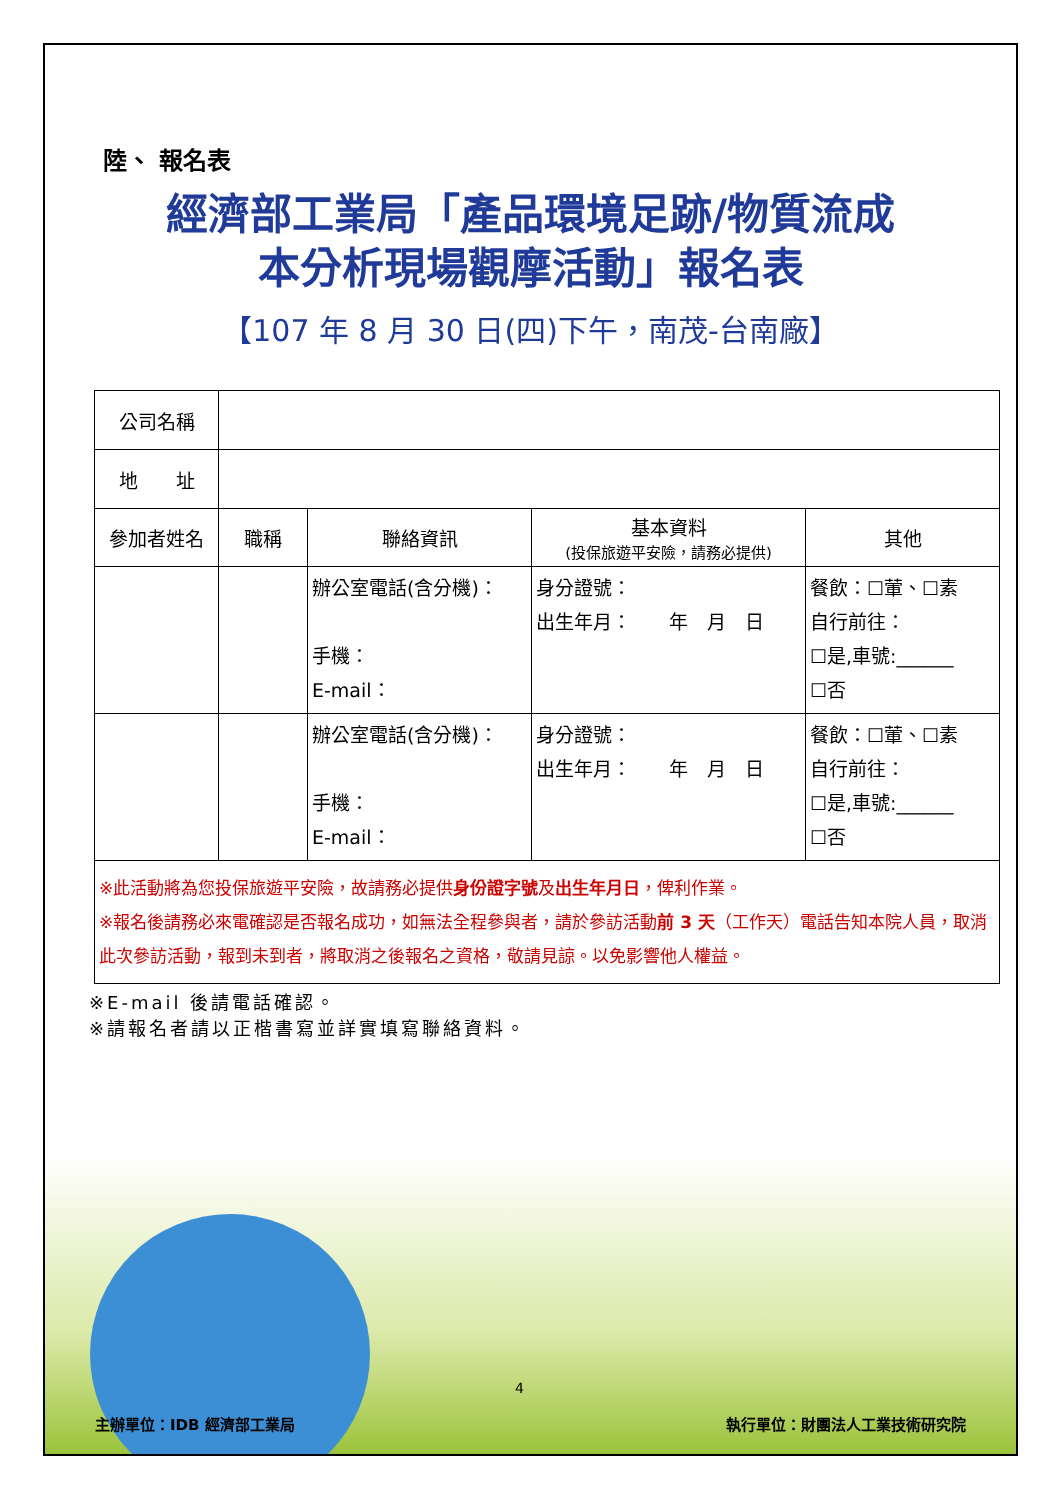陸、 報名表
經濟部工業局「產品環境足跡/物質流成
本分析現場觀摩活動」報名表
【107 年 8 月 30 日(四)下午，南茂-台南廠】
| 公司名稱 | | | | |
| 地 址 | | | | |
| 參加者姓名 | 職稱 | 聯絡資訊 | 基本資料 (投保旅遊平安險，請務必提供) | 其他 |
| | | 辦公室電話(含分機)： 手機： E-mail： | 身分證號： 出生年月： 年 月 日 | 餐飲：☐葷、☐素 自行前往： ☐是,車號:______ ☐否 |
| | | 辦公室電話(含分機)： 手機： E-mail： | 身分證號： 出生年月： 年 月 日 | 餐飲：☐葷、☐素 自行前往： ☐是,車號:______ ☐否 |
| ※此活動將為您投保旅遊平安險，故請務必提供 身份證字號 及 出生年月日 ，俾利作業。 ※報名後請務必來電確認是否報名成功，如無法全程參與者，請於參訪活動 前 3 天 （工作天）電話告知本院人員，取消此次參訪活動，報到未到者，將取消之後報名之資格，敬請見諒。以免影響他人權益。 | | | | |
※E-mail 後請電話確認。
※請報名者請以正楷書寫並詳實填寫聯絡資料。
4
主辦單位：IDB 經濟部工業局 執行單位：財團法人工業技術研究院